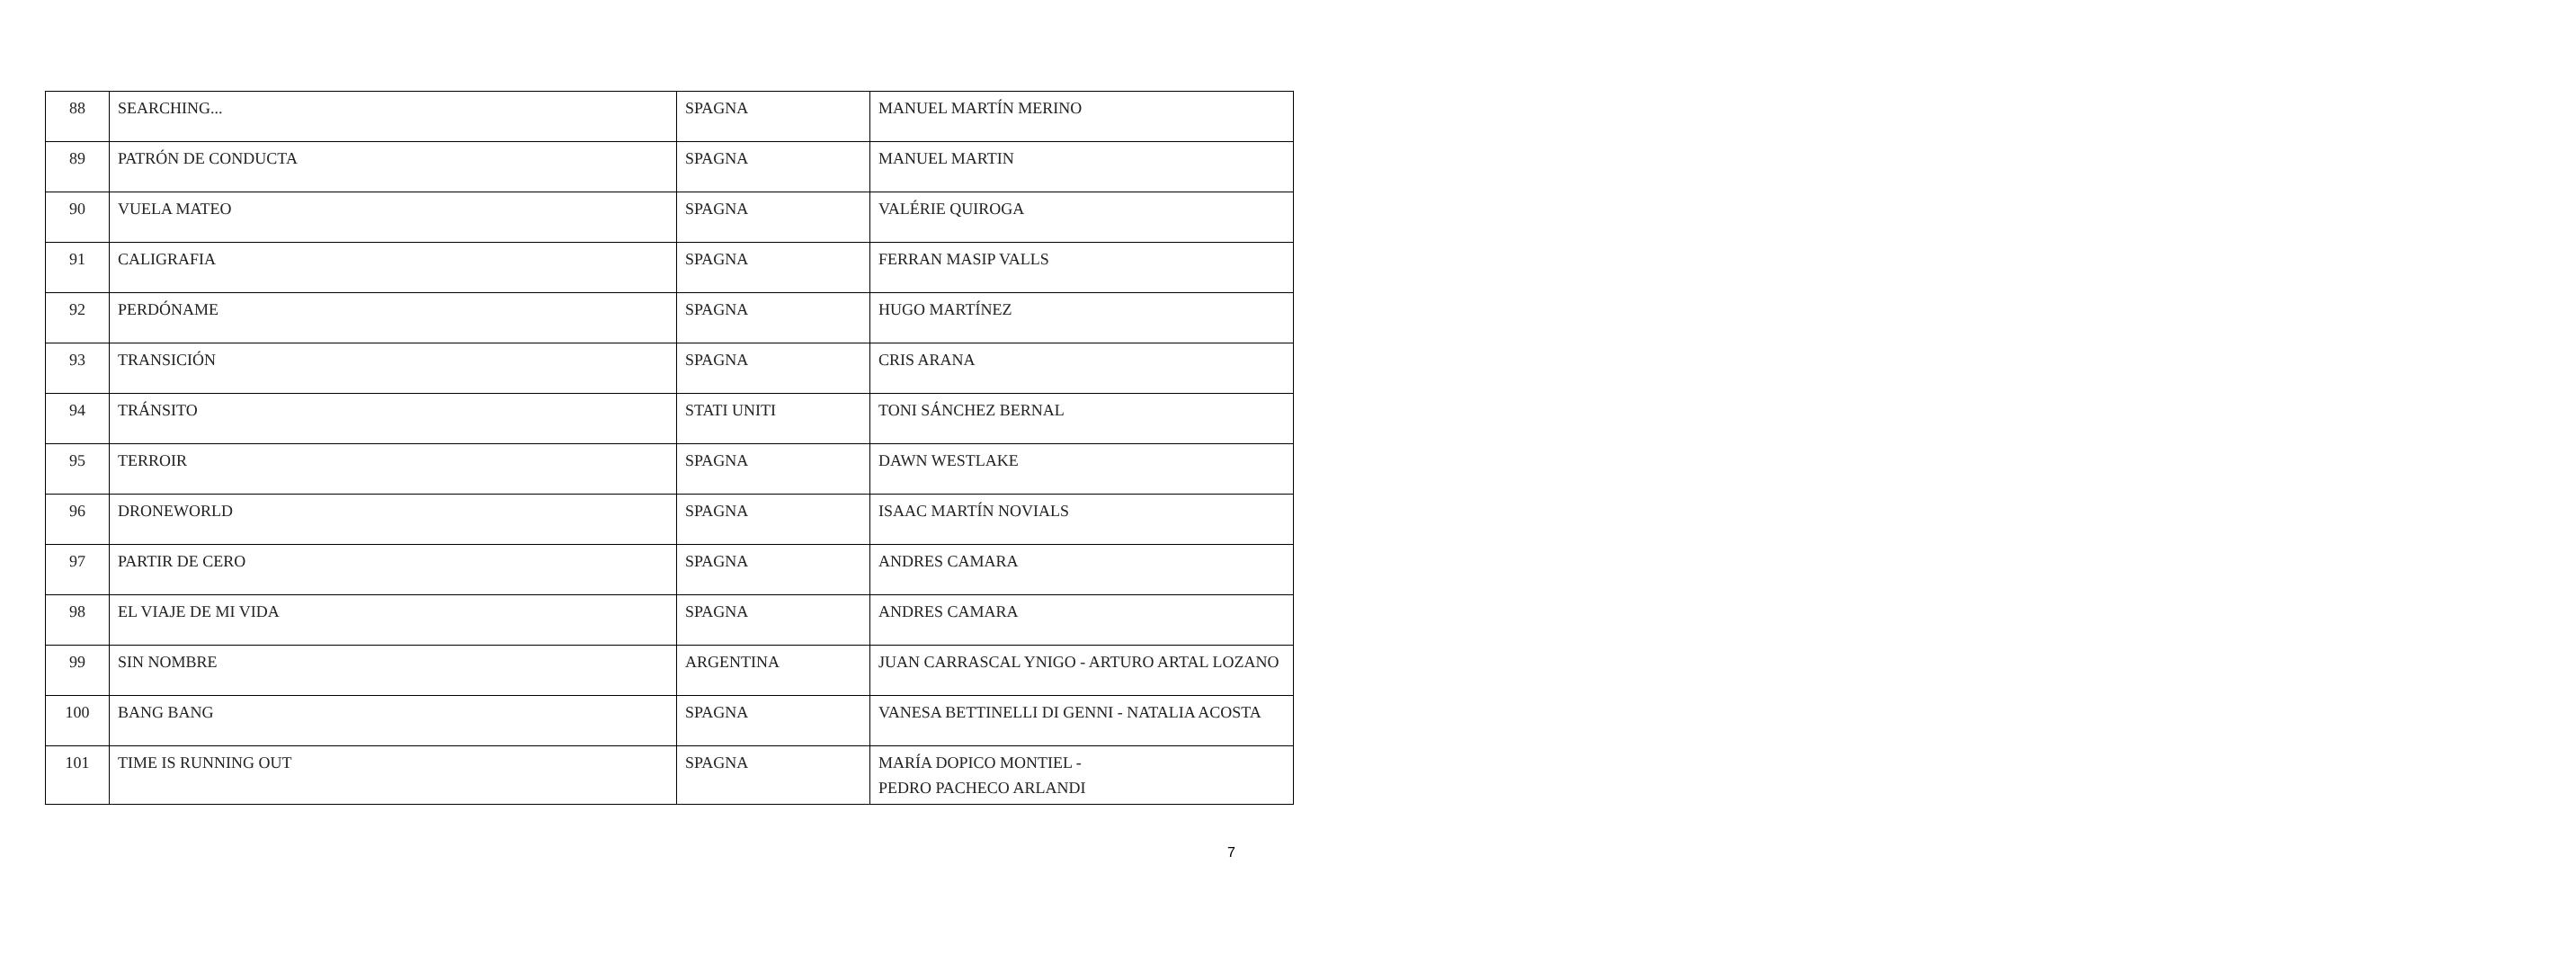| 88 | SEARCHING... | SPAGNA | MANUEL MARTÍN MERINO |
| 89 | PATRÓN DE CONDUCTA | SPAGNA | MANUEL MARTIN |
| 90 | VUELA MATEO | SPAGNA | VALÉRIE QUIROGA |
| 91 | CALIGRAFIA | SPAGNA | FERRAN MASIP VALLS |
| 92 | PERDÓNAME | SPAGNA | HUGO MARTÍNEZ |
| 93 | TRANSICIÓN | SPAGNA | CRIS ARANA |
| 94 | TRÁNSITO | STATI UNITI | TONI SÁNCHEZ BERNAL |
| 95 | TERROIR | SPAGNA | DAWN WESTLAKE |
| 96 | DRONEWORLD | SPAGNA | ISAAC MARTÍN NOVIALS |
| 97 | PARTIR DE CERO | SPAGNA | ANDRES CAMARA |
| 98 | EL VIAJE DE MI VIDA | SPAGNA | ANDRES CAMARA |
| 99 | SIN NOMBRE | ARGENTINA | JUAN CARRASCAL YNIGO - ARTURO ARTAL LOZANO |
| 100 | BANG BANG | SPAGNA | VANESA BETTINELLI DI GENNI - NATALIA ACOSTA |
| 101 | TIME IS RUNNING OUT | SPAGNA | MARÍA DOPICO MONTIEL - PEDRO PACHECO ARLANDI |
7